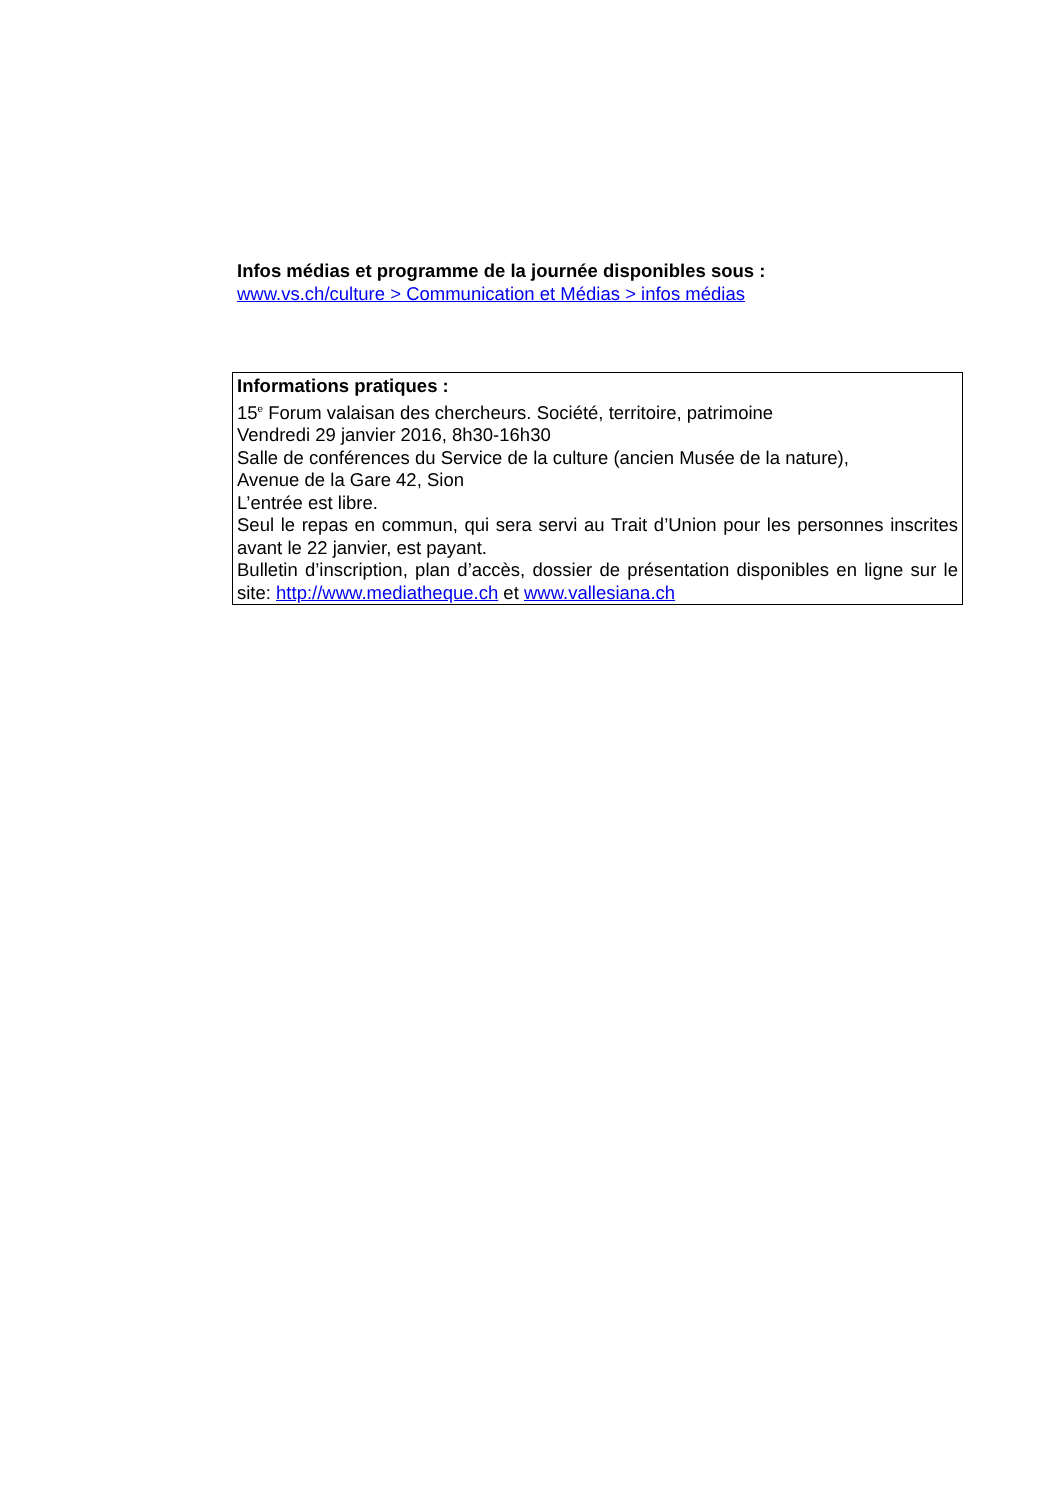Infos médias et programme de la journée disponibles sous :
www.vs.ch/culture > Communication et Médias > infos médias
Informations pratiques :
15<sup>e</sup> Forum valaisan des chercheurs. Société, territoire, patrimoine
Vendredi 29 janvier 2016, 8h30-16h30
Salle de conférences du Service de la culture (ancien Musée de la nature),
Avenue de la Gare 42, Sion
L’entrée est libre.
Seul le repas en commun, qui sera servi au Trait d’Union pour les personnes inscrites avant le 22 janvier, est payant.
Bulletin d’inscription, plan d’accès, dossier de présentation disponibles en ligne sur le site: http://www.mediatheque.ch et www.vallesiana.ch